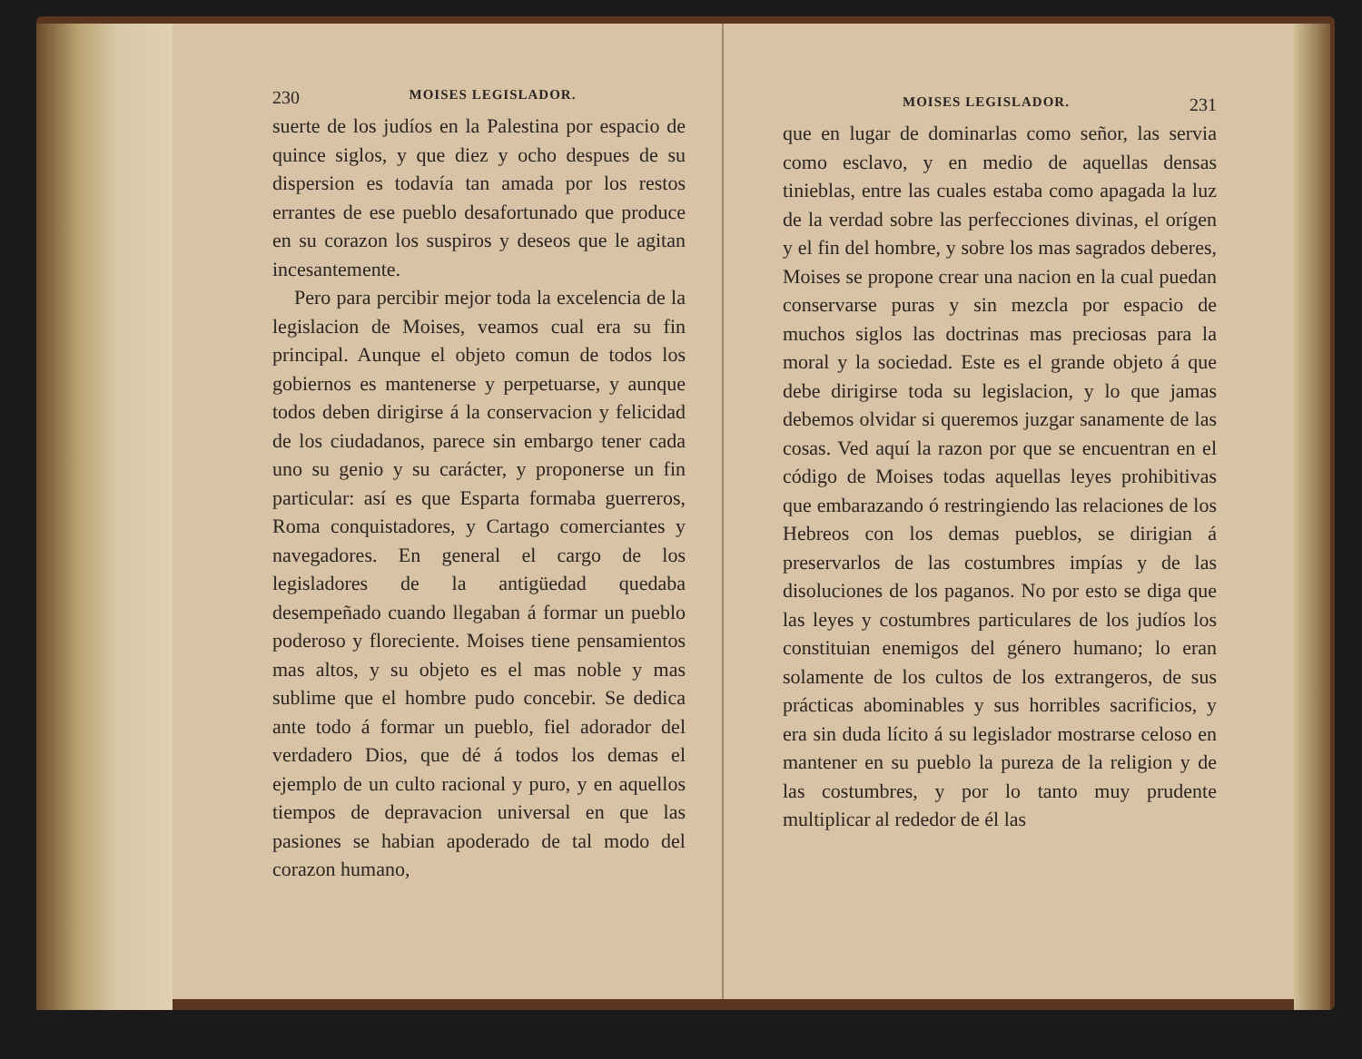230 MOISES LEGISLADOR.
suerte de los judíos en la Palestina por espacio de quince siglos, y que diez y ocho despues de su dispersion es todavía tan amada por los restos errantes de ese pueblo desafortunado que produce en su corazon los suspiros y deseos que le agitan incesantemente.
Pero para percibir mejor toda la excelencia de la legislacion de Moises, veamos cual era su fin principal. Aunque el objeto comun de todos los gobiernos es mantenerse y perpetuarse, y aunque todos deben dirigirse á la conservacion y felicidad de los ciudadanos, parece sin embargo tener cada uno su genio y su carácter, y proponerse un fin particular: así es que Esparta formaba guerreros, Roma conquistadores, y Cartago comerciantes y navegadores. En general el cargo de los legisladores de la antigüedad quedaba desempeñado cuando llegaban á formar un pueblo poderoso y floreciente. Moises tiene pensamientos mas altos, y su objeto es el mas noble y mas sublime que el hombre pudo concebir. Se dedica ante todo á formar un pueblo, fiel adorador del verdadero Dios, que dé á todos los demas el ejemplo de un culto racional y puro, y en aquellos tiempos de depravacion universal en que las pasiones se habian apoderado de tal modo del corazon humano,
MOISES LEGISLADOR. 231
que en lugar de dominarlas como señor, las servia como esclavo, y en medio de aquellas densas tinieblas, entre las cuales estaba como apagada la luz de la verdad sobre las perfecciones divinas, el orígen y el fin del hombre, y sobre los mas sagrados deberes, Moises se propone crear una nacion en la cual puedan conservarse puras y sin mezcla por espacio de muchos siglos las doctrinas mas preciosas para la moral y la sociedad. Este es el grande objeto á que debe dirigirse toda su legislacion, y lo que jamas debemos olvidar si queremos juzgar sanamente de las cosas. Ved aquí la razon por que se encuentran en el código de Moises todas aquellas leyes prohibitivas que embarazando ó restringiendo las relaciones de los Hebreos con los demas pueblos, se dirigian á preservarlos de las costumbres impías y de las disoluciones de los paganos. No por esto se diga que las leyes y costumbres particulares de los judíos los constituian enemigos del género humano; lo eran solamente de los cultos de los extrangeros, de sus prácticas abominables y sus horribles sacrificios, y era sin duda lícito á su legislador mostrarse celoso en mantener en su pueblo la pureza de la religion y de las costumbres, y por lo tanto muy prudente multiplicar al rededor de él las